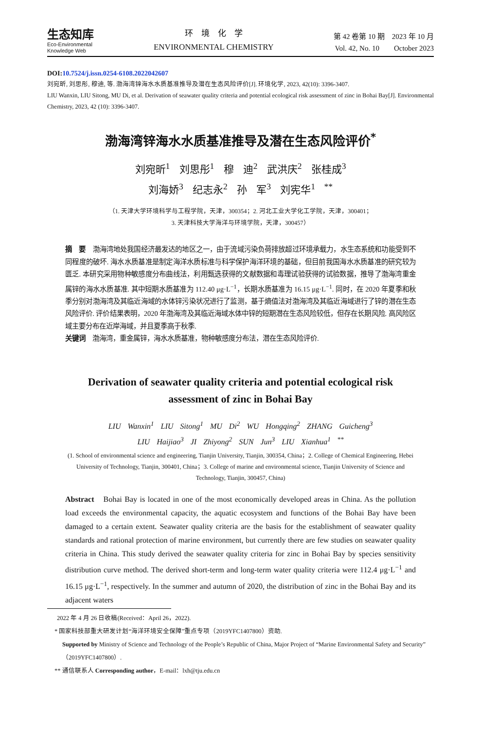生态知库
Eco-Environmental
Knowledge Web
环　境　化　学
ENVIRONMENTAL CHEMISTRY
第 42 卷第 10 期　2023 年 10 月
Vol. 42, No. 10　　October 2023
DOI:10.7524/j.issn.0254-6108.2022042607
刘宛昕, 刘思彤, 穆迪, 等. 渤海湾锌海水水质基准推导及潜在生态风险评价[J]. 环境化学, 2023, 42(10): 3396-3407.
LIU Wanxin, LIU Sitong, MU Di, et al. Derivation of seawater quality criteria and potential ecological risk assessment of zinc in Bohai Bay[J]. Environmental Chemistry, 2023, 42 (10): 3396-3407.
渤海湾锌海水水质基准推导及潜在生态风险评价<sup>*</sup>
刘宛昕<sup>1</sup> 刘思彤<sup>1</sup> 穆 迪<sup>2</sup> 武洪庆<sup>2</sup> 张桂成<sup>3</sup>
刘海娇<sup>3</sup> 纪志永<sup>2</sup> 孙 军<sup>3</sup> 刘宪华<sup>1 **</sup>
（1. 天津大学环境科学与工程学院，天津，300354；2. 河北工业大学化工学院，天津，300401；
3. 天津科技大学海洋与环境学院，天津，300457）
摘　要　渤海湾地处我国经济最发达的地区之一，由于流域污染负荷排放超过环境承载力，水生态系统和功能受到不同程度的破坏. 海水水质基准是制定海洋水质标准与科学保护海洋环境的基础，但目前我国海水水质基准的研究较为匮乏. 本研究采用物种敏感度分布曲线法，利用甄选获得的文献数据和毒理试验获得的试验数据，推导了渤海湾重金属锌的海水水质基准. 其中短期水质基准为 112.40 μg·L<sup>−1</sup>，长期水质基准为 16.15 μg·L<sup>−1</sup>. 同时，在 2020 年夏季和秋季分别对渤海湾及其临近海域的水体锌污染状况进行了监测，基于熵值法对渤海湾及其临近海域进行了锌的潜在生态风险评价. 评价结果表明，2020 年渤海湾及其临近海域水体中锌的短期潜在生态风险较低，但存在长期风险. 高风险区域主要分布在近岸海域，并且夏季高于秋季.
关键词　渤海湾，重金属锌，海水水质基准，物种敏感度分布法，潜在生态风险评价.
Derivation of seawater quality criteria and potential ecological risk
assessment of zinc in Bohai Bay
LIU Wanxin<sup>1</sup> LIU Sitong<sup>1</sup> MU Di<sup>2</sup> WU Hongqing<sup>2</sup> ZHANG Guicheng<sup>3</sup>
LIU Haijiao<sup>3</sup> JI Zhiyong<sup>2</sup> SUN Jun<sup>3</sup> LIU Xianhua<sup>1 **</sup>
(1. School of environmental science and engineering, Tianjin University, Tianjin, 300354, China；2. College of Chemical Engineering, Hebei University of Technology, Tianjin, 300401, China；3. College of marine and environmental science, Tianjin University of Science and Technology, Tianjin, 300457, China)
Abstract　Bohai Bay is located in one of the most economically developed areas in China. As the pollution load exceeds the environmental capacity, the aquatic ecosystem and functions of the Bohai Bay have been damaged to a certain extent. Seawater quality criteria are the basis for the establishment of seawater quality standards and rational protection of marine environment, but currently there are few studies on seawater quality criteria in China. This study derived the seawater quality criteria for zinc in Bohai Bay by species sensitivity distribution curve method. The derived short-term and long-term water quality criteria were 112.4 μg·L<sup>−1</sup> and 16.15 μg·L<sup>−1</sup>, respectively. In the summer and autumn of 2020, the distribution of zinc in the Bohai Bay and its adjacent waters
2022 年 4 月 26 日收稿(Received：April 26，2022).
* 国家科技部重大研发计划“海洋环境安全保障”重点专项（2019YFC1407800）资助.
Supported by Ministry of Science and Technology of the People’s Republic of China, Major Project of “Marine Environmental Safety and Security”（2019YFC1407800）.
** 通信联系人 Corresponding author，E-mail：lxh@tju.edu.cn